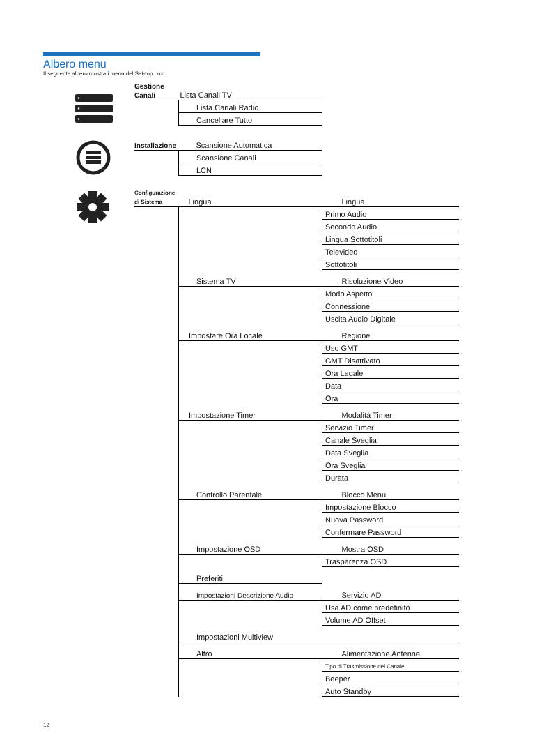Albero menu
Il seguente albero mostra i menu del Set-top box:
| Gestione Canali | Lista Canali TV | |
| | Lista Canali Radio | |
| | Cancellare Tutto | |
| Installazione | Scansione Automatica | |
| | Scansione Canali | |
| | LCN | |
| Configurazione di Sistema | Lingua | Lingua |
| | | Primo Audio |
| | | Secondo Audio |
| | | Lingua Sottotitoli |
| | | Televideo |
| | | Sottotitoli |
| | Sistema TV | Risoluzione Video |
| | | Modo Aspetto |
| | | Connessione |
| | | Uscita Audio Digitale |
| | Impostare Ora Locale | Regione |
| | | Uso GMT |
| | | GMT Disattivato |
| | | Ora Legale |
| | | Data |
| | | Ora |
| | Impostazione Timer | Modalità Timer |
| | | Servizio Timer |
| | | Canale Sveglia |
| | | Data Sveglia |
| | | Ora Sveglia |
| | | Durata |
| | Controllo Parentale | Blocco Menu |
| | | Impostazione Blocco |
| | | Nuova Password |
| | | Confermare Password |
| | Impostazione OSD | Mostra OSD |
| | | Trasparenza OSD |
| | Preferiti | |
| | Impostazioni Descrizione Audio | Servizio AD |
| | | Usa AD come predefinito |
| | | Volume AD Offset |
| | Impostazioni Multiview | |
| | Altro | Alimentazione Antenna |
| | | Tipo di Trasmissione del Canale |
| | | Beeper |
| | | Auto Standby |
12